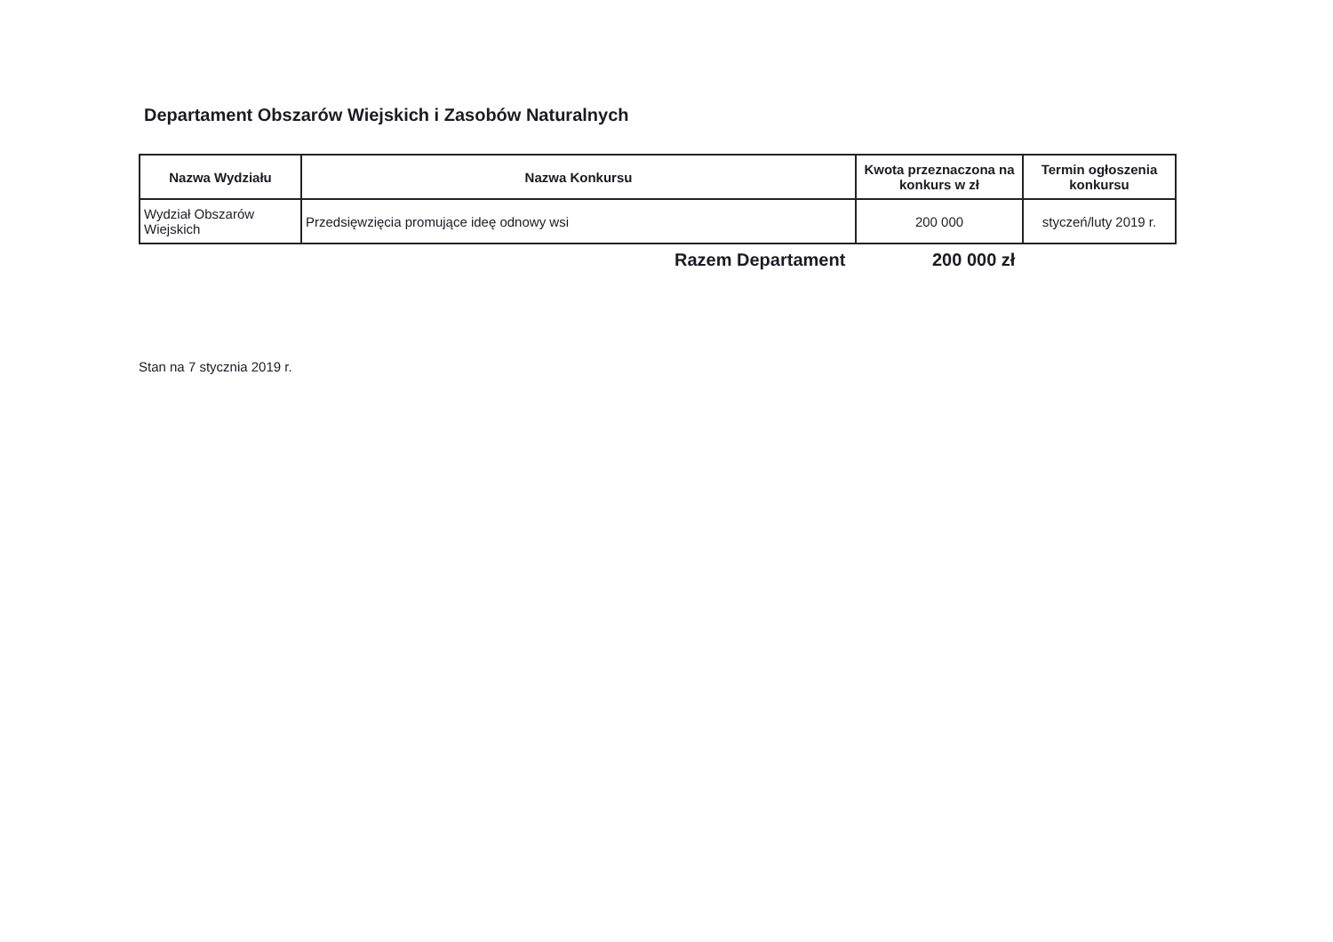Departament Obszarów Wiejskich i Zasobów Naturalnych
| Nazwa Wydziału | Nazwa Konkursu | Kwota przeznaczona na konkurs w zł | Termin ogłoszenia konkursu |
| --- | --- | --- | --- |
| Wydział Obszarów Wiejskich | Przedsięwzięcia promujące ideę odnowy wsi | 200 000 | styczeń/luty 2019 r. |
Razem Departament 200 000 zł
Stan na 7 stycznia 2019 r.